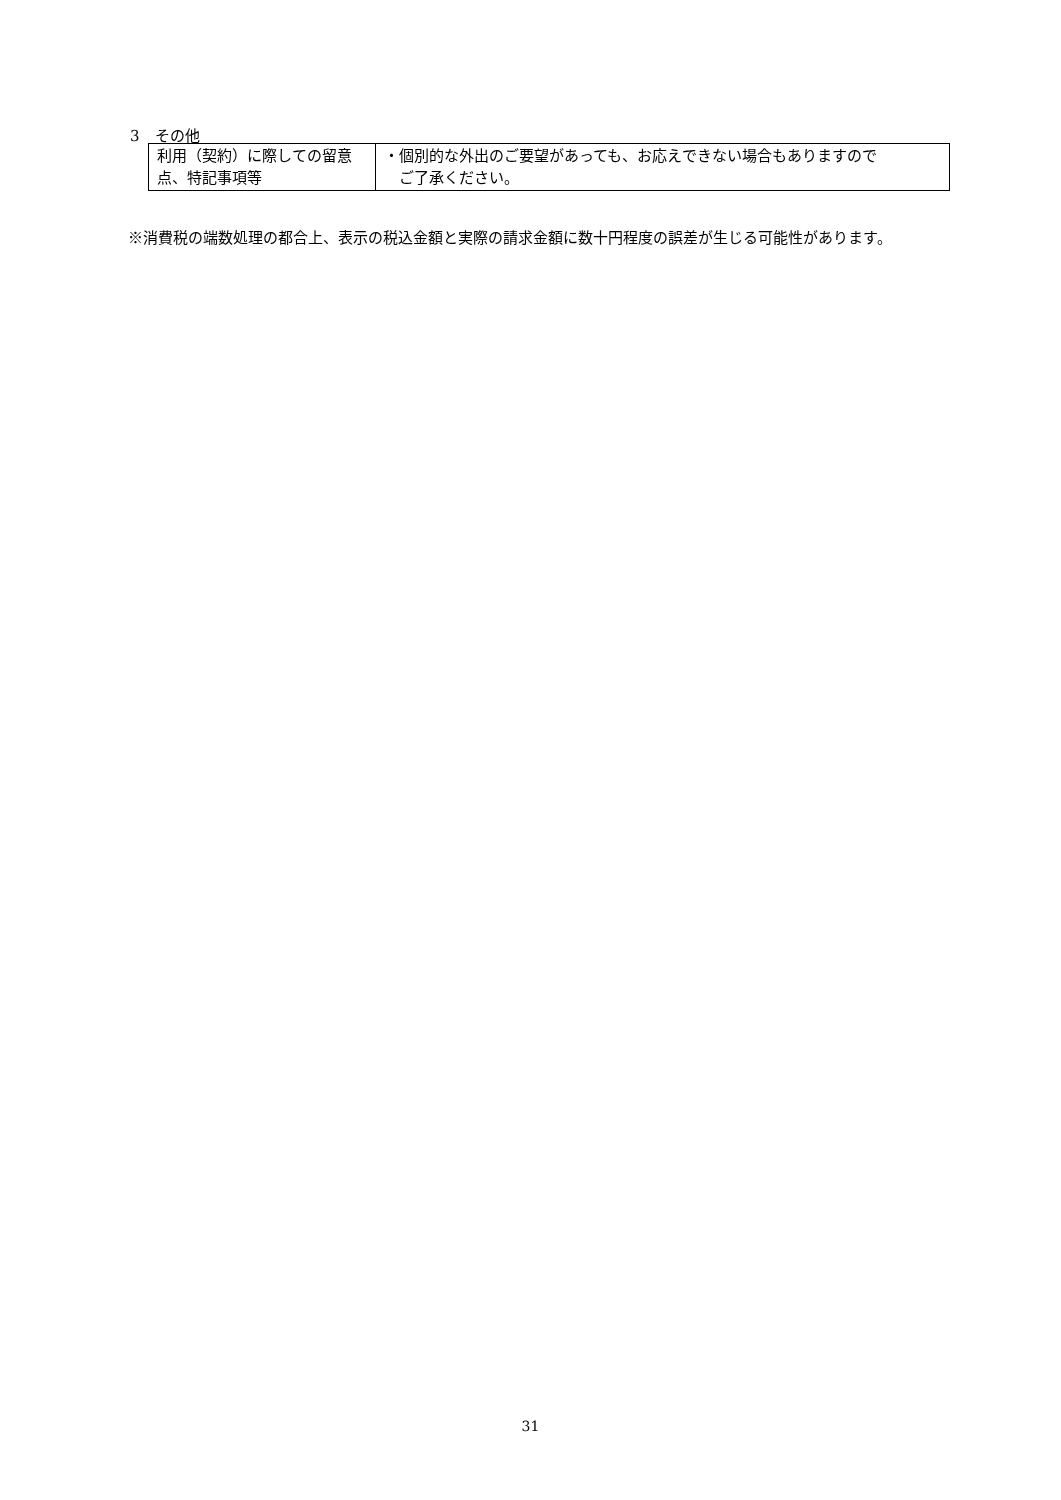3　その他
| 利用（契約）に際しての留意点、特記事項等 | ・個別的な外出のご要望があっても、お応えできない場合もありますので ご了承ください。 |
※消費税の端数処理の都合上、表示の税込金額と実際の請求金額に数十円程度の誤差が生じる可能性があります。
31